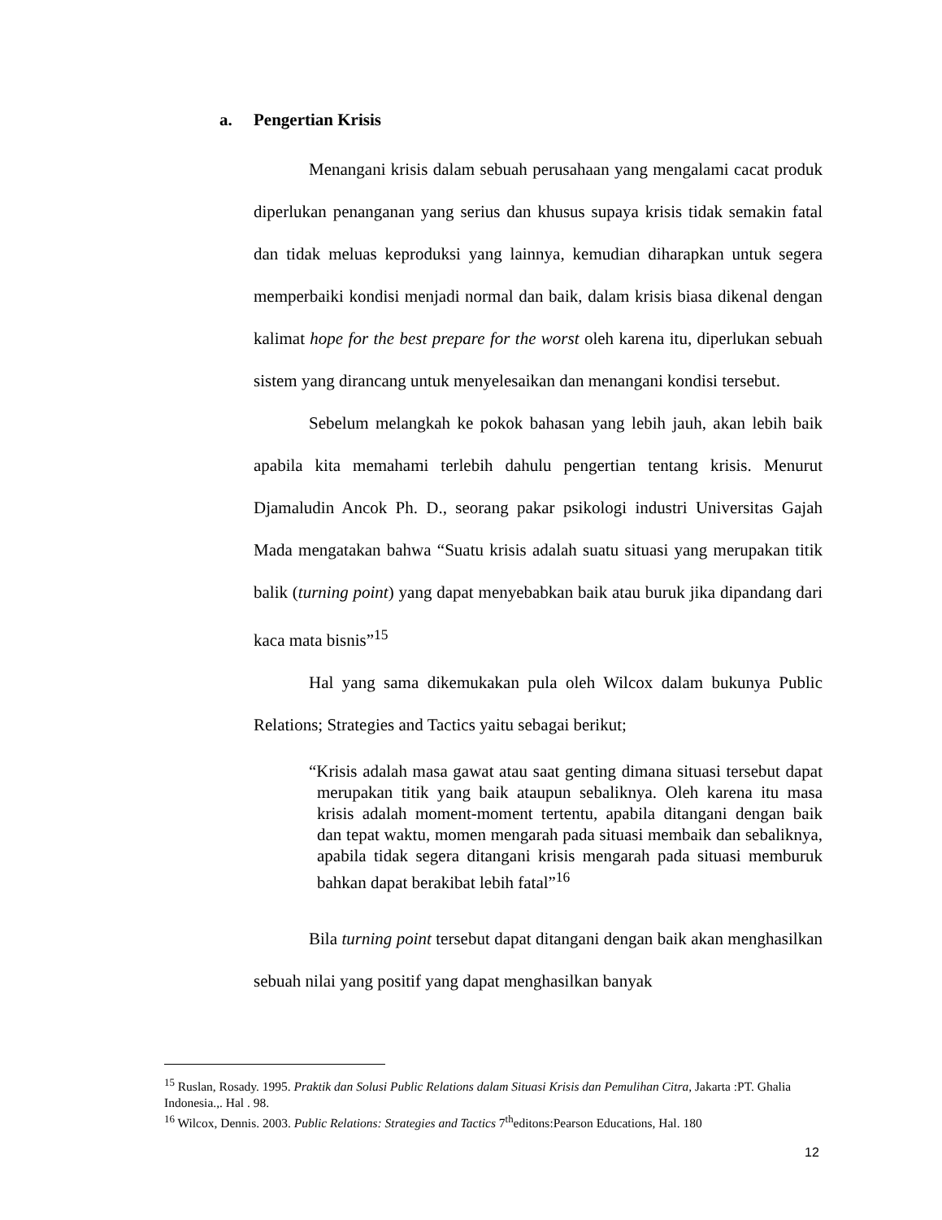a. Pengertian Krisis
Menangani krisis dalam sebuah perusahaan yang mengalami cacat produk diperlukan penanganan yang serius dan khusus supaya krisis tidak semakin fatal dan tidak meluas keproduksi yang lainnya, kemudian diharapkan untuk segera memperbaiki kondisi menjadi normal dan baik, dalam krisis biasa dikenal dengan kalimat hope for the best prepare for the worst oleh karena itu, diperlukan sebuah sistem yang dirancang untuk menyelesaikan dan menangani kondisi tersebut.
Sebelum melangkah ke pokok bahasan yang lebih jauh, akan lebih baik apabila kita memahami terlebih dahulu pengertian tentang krisis. Menurut Djamaludin Ancok Ph. D., seorang pakar psikologi industri Universitas Gajah Mada mengatakan bahwa “Suatu krisis adalah suatu situasi yang merupakan titik balik (turning point) yang dapat menyebabkan baik atau buruk jika dipandang dari kaca mata bisnis”<sup>15</sup>
Hal yang sama dikemukakan pula oleh Wilcox dalam bukunya Public Relations; Strategies and Tactics yaitu sebagai berikut;
“Krisis adalah masa gawat atau saat genting dimana situasi tersebut dapat merupakan titik yang baik ataupun sebaliknya. Oleh karena itu masa krisis adalah moment-moment tertentu, apabila ditangani dengan baik dan tepat waktu, momen mengarah pada situasi membaik dan sebaliknya, apabila tidak segera ditangani krisis mengarah pada situasi memburuk bahkan dapat berakibat lebih fatal”<sup>16</sup>
Bila turning point tersebut dapat ditangani dengan baik akan menghasilkan sebuah nilai yang positif yang dapat menghasilkan banyak
<sup>15</sup> Ruslan, Rosady. 1995. Praktik dan Solusi Public Relations dalam Situasi Krisis dan Pemulihan Citra, Jakarta :PT. Ghalia Indonesia.,. Hal . 98.
<sup>16</sup> Wilcox, Dennis. 2003. Public Relations: Strategies and Tactics 7<sup>th</sup>editons:Pearson Educations, Hal. 180
12